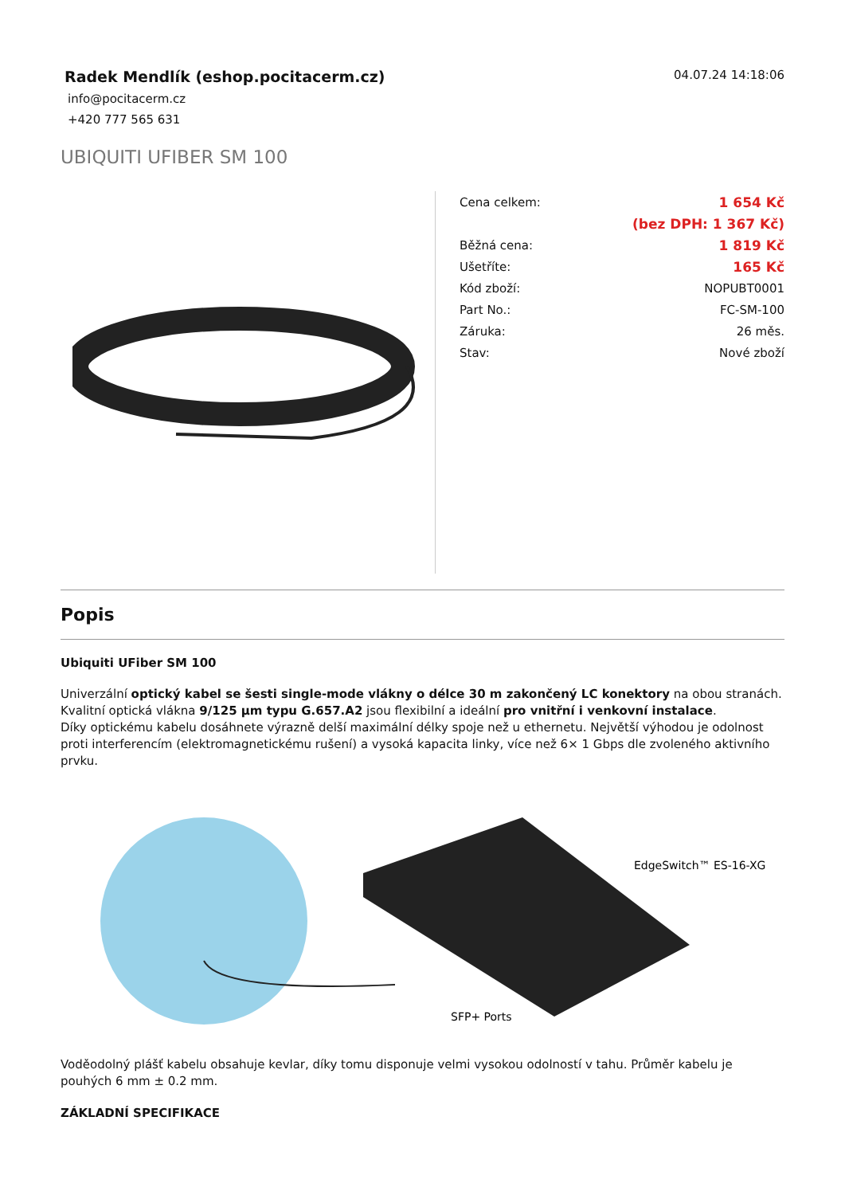Radek Mendlík (eshop.pocitacerm.cz)
info@pocitacerm.cz
+420 777 565 631
04.07.24 14:18:06
UBIQUITI UFIBER SM 100
| Cena celkem: | 1 654 Kč |
| | (bez DPH: 1 367 Kč) |
| Běžná cena: | 1 819 Kč |
| Ušetříte: | 165 Kč |
| Kód zboží: | NOPUBT0001 |
| Part No.: | FC-SM-100 |
| Záruka: | 26 měs. |
| Stav: | Nové zboží |
Popis
Ubiquiti UFiber SM 100
Univerzální optický kabel se šesti single-mode vlákny o délce 30 m zakončený LC konektory na obou stranách.
Kvalitní optická vlákna 9/125 µm typu G.657.A2 jsou flexibilní a ideální pro vnitřní i venkovní instalace.
Díky optickému kabelu dosáhnete výrazně delší maximální délky spoje než u ethernetu. Největší výhodou je odolnost proti interferencím (elektromagnetickému rušení) a vysoká kapacita linky, více než 6× 1 Gbps dle zvoleného aktivního prvku.
EdgeSwitch™ ES-16-XG
SFP+ Ports
Voděodolný plášť kabelu obsahuje kevlar, díky tomu disponuje velmi vysokou odolností v tahu. Průměr kabelu je pouhých 6 mm ± 0.2 mm.
ZÁKLADNÍ SPECIFIKACE